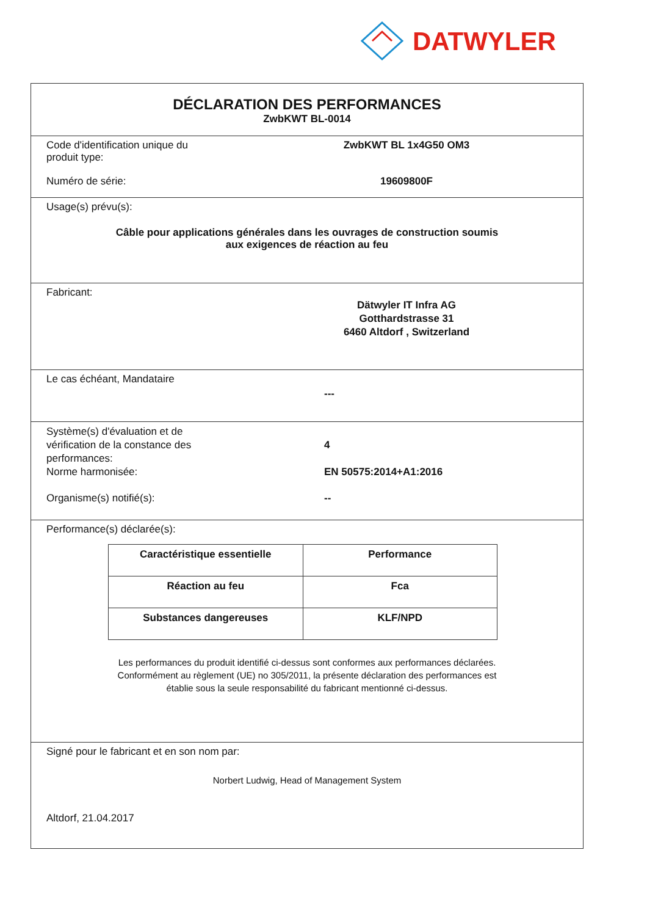DATWYLER
DÉCLARATION DES PERFORMANCES
ZwbKWT BL-0014
Code d'identification unique du
produit type:
ZwbKWT BL 1x4G50 OM3
Numéro de série: 19609800F
Usage(s) prévu(s):
Câble pour applications générales dans les ouvrages de construction soumis
aux exigences de réaction au feu
Fabricant:
Dätwyler IT Infra AG
Gotthardstrasse 31
6460 Altdorf , Switzerland
Le cas échéant, Mandataire
---
Système(s) d'évaluation et de
vérification de la constance des
performances:
4
Norme harmonisée: EN 50575:2014+A1:2016
Organisme(s) notifié(s): --
Performance(s) déclarée(s):
| Caractéristique essentielle | Performance |
| --- | --- |
| Réaction au feu | Fca |
| Substances dangereuses | KLF/NPD |
Les performances du produit identifié ci-dessus sont conformes aux performances déclarées.
Conformément au règlement (UE) no 305/2011, la présente déclaration des performances est
établie sous la seule responsabilité du fabricant mentionné ci-dessus.
Signé pour le fabricant et en son nom par:
Norbert Ludwig, Head of Management System
Altdorf, 21.04.2017